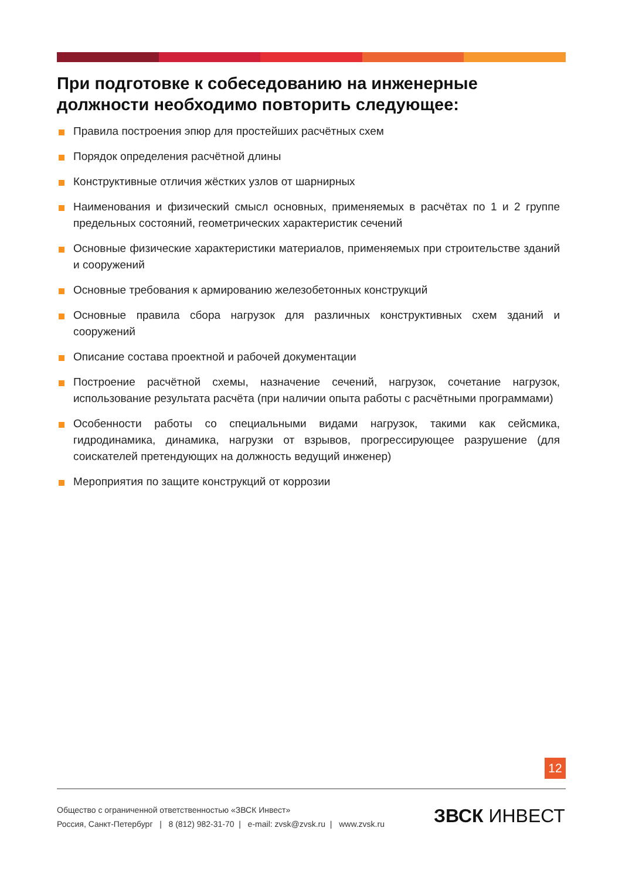При подготовке к собеседованию на инженерные должности необходимо повторить следующее:
Правила построения эпюр для простейших расчётных схем
Порядок определения расчётной длины
Конструктивные отличия жёстких узлов от шарнирных
Наименования и физический смысл основных, применяемых в расчётах по 1 и 2 группе предельных состояний, геометрических характеристик сечений
Основные физические характеристики материалов, применяемых при строительстве зданий и сооружений
Основные требования к армированию железобетонных конструкций
Основные правила сбора нагрузок для различных конструктивных схем зданий и сооружений
Описание состава проектной и рабочей документации
Построение расчётной схемы, назначение сечений, нагрузок, сочетание нагрузок, использование результата расчёта (при наличии опыта работы с расчётными программами)
Особенности работы со специальными видами нагрузок, такими как сейсмика, гидродинамика, динамика, нагрузки от взрывов, прогрессирующее разрушение (для соискателей претендующих на должность ведущий инженер)
Мероприятия по защите конструкций от коррозии
12
Общество с ограниченной ответственностью «ЗВСК Инвест»
Россия, Санкт-Петербург | 8 (812) 982-31-70 | e-mail: zvsk@zvsk.ru | www.zvsk.ru
ЗВСК ИНВЕСТ